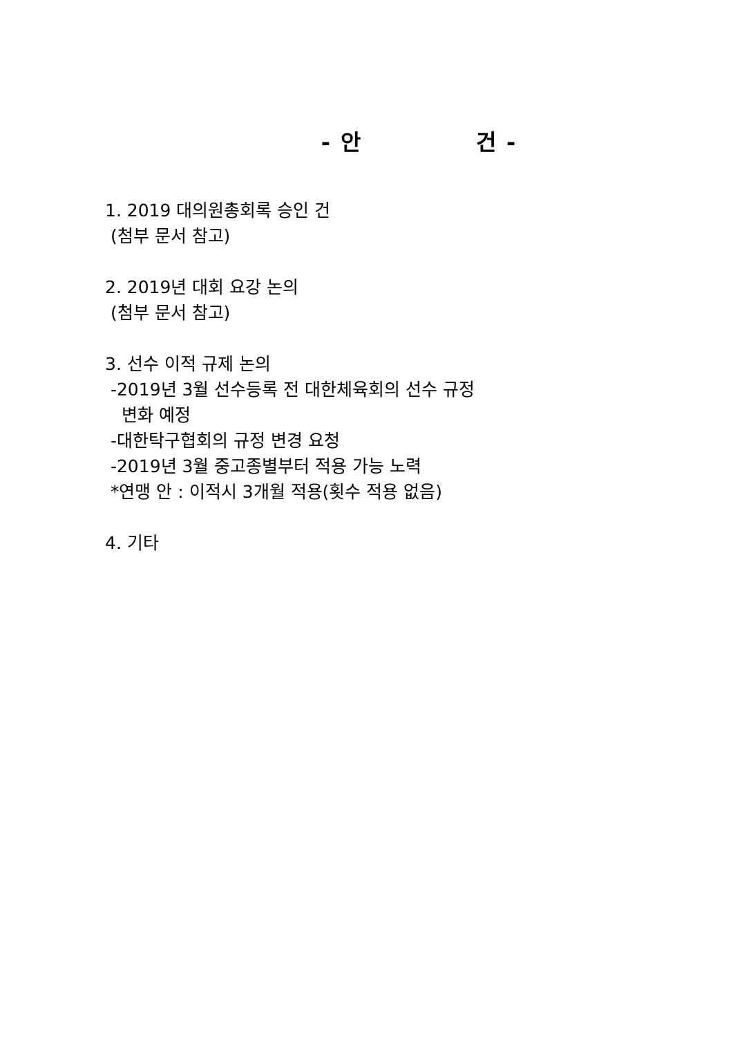- 안 건 -
1. 2019 대의원총회록 승인 건
(첨부 문서 참고)
2. 2019년 대회 요강 논의
(첨부 문서 참고)
3. 선수 이적 규제 논의
-2019년 3월 선수등록 전 대한체육회의 선수 규정
변화 예정
-대한탁구협회의 규정 변경 요청
-2019년 3월 중고종별부터 적용 가능 노력
*연맹 안 : 이적시 3개월 적용(횟수 적용 없음)
4. 기타